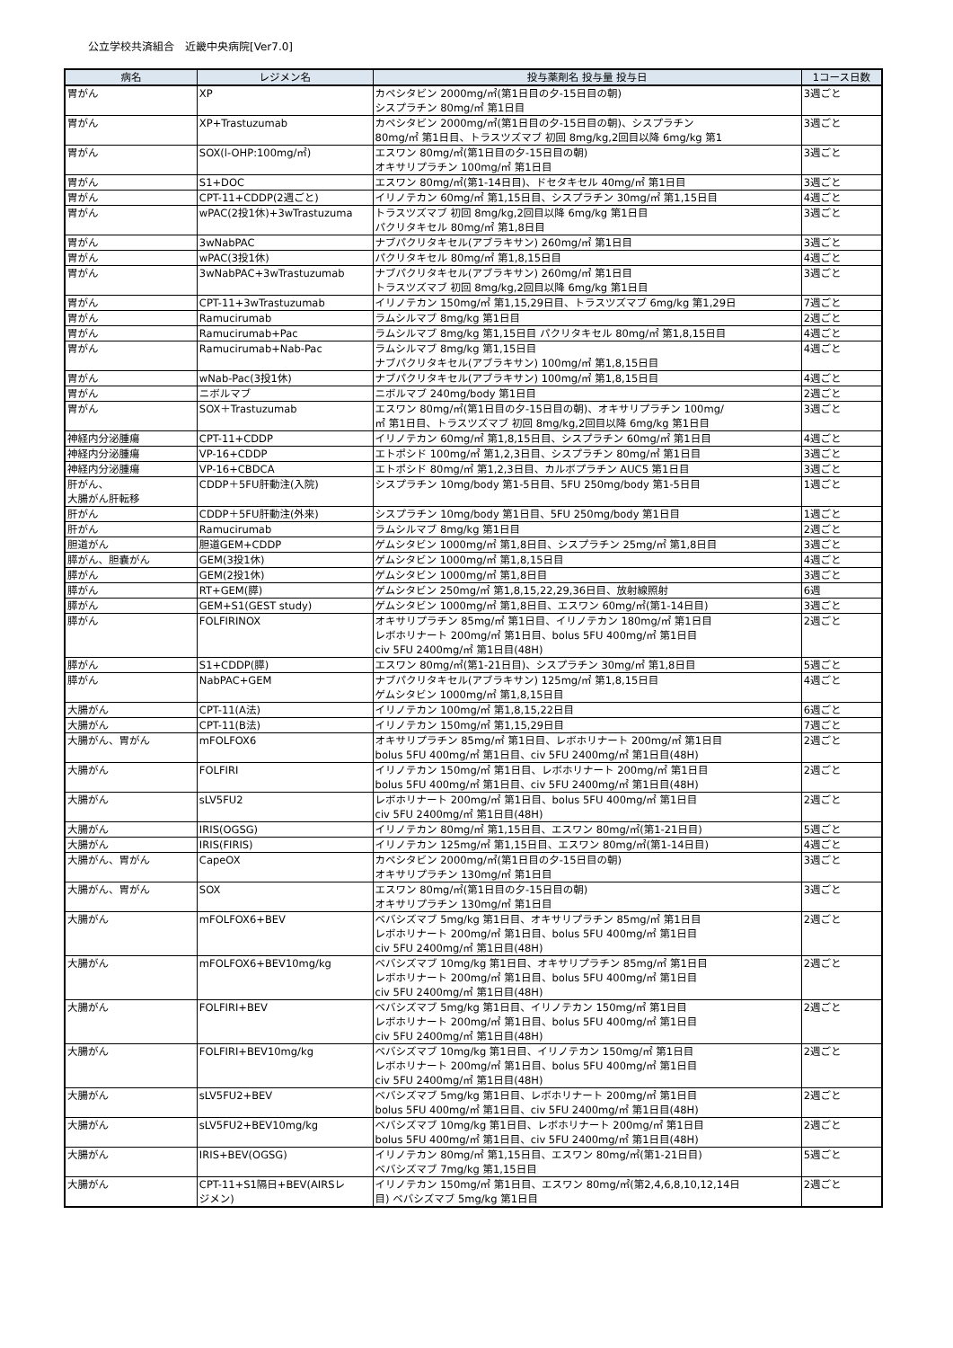公立学校共済組合　近畿中央病院[Ver7.0]
| 病名 | レジメン名 | 投与薬剤名 投与量 投与日 | 1コース日数 |
| --- | --- | --- | --- |
| 胃がん | XP | カペシタビン 2000mg/㎡(第1日目の夕-15日目の朝) シスプラチン 80mg/㎡ 第1日目 | 3週ごと |
| 胃がん | XP+Trastuzumab | カペシタビン 2000mg/㎡(第1日目の夕-15日目の朝)、シスプラチン 80mg/㎡ 第1日目、トラスツズマブ 初回 8mg/kg,2回目以降 6mg/kg 第1 | 3週ごと |
| 胃がん | SOX(l-OHP:100mg/㎡) | エスワン 80mg/㎡(第1日目の夕-15日目の朝) オキサリプラチン 100mg/㎡ 第1日目 | 3週ごと |
| 胃がん | S1+DOC | エスワン 80mg/㎡(第1-14日目)、ドセタキセル 40mg/㎡ 第1日目 | 3週ごと |
| 胃がん | CPT-11+CDDP(2週ごと) | イリノテカン 60mg/㎡ 第1,15日目、シスプラチン 30mg/㎡ 第1,15日目 | 4週ごと |
| 胃がん | wPAC(2投1休)+3wTrastuzuma | トラスツズマブ 初回 8mg/kg,2回目以降 6mg/kg 第1日目 パクリタキセル 80mg/㎡ 第1,8日目 | 3週ごと |
| 胃がん | 3wNabPAC | ナブパクリタキセル(アブラキサン) 260mg/㎡ 第1日目 | 3週ごと |
| 胃がん | wPAC(3投1休) | パクリタキセル 80mg/㎡ 第1,8,15日目 | 4週ごと |
| 胃がん | 3wNabPAC+3wTrastuzumab | ナブパクリタキセル(アブラキサン) 260mg/㎡ 第1日目 トラスツズマブ 初回 8mg/kg,2回目以降 6mg/kg 第1日目 | 3週ごと |
| 胃がん | CPT-11+3wTrastuzumab | イリノテカン 150mg/㎡ 第1,15,29日目、トラスツズマブ 6mg/kg 第1,29日 | 7週ごと |
| 胃がん | Ramucirumab | ラムシルマブ 8mg/kg 第1日目 | 2週ごと |
| 胃がん | Ramucirumab+Pac | ラムシルマブ 8mg/kg 第1,15日目 パクリタキセル 80mg/㎡ 第1,8,15日目 | 4週ごと |
| 胃がん | Ramucirumab+Nab-Pac | ラムシルマブ 8mg/kg 第1,15日目 ナブパクリタキセル(アブラキサン) 100mg/㎡ 第1,8,15日目 | 4週ごと |
| 胃がん | wNab-Pac(3投1休) | ナブパクリタキセル(アブラキサン) 100mg/㎡ 第1,8,15日目 | 4週ごと |
| 胃がん | ニボルマブ | ニボルマブ 240mg/body 第1日目 | 2週ごと |
| 胃がん | SOX＋Trastuzumab | エスワン 80mg/㎡(第1日目の夕-15日目の朝)、オキサリプラチン 100mg/ ㎡ 第1日目、トラスツズマブ 初回 8mg/kg,2回目以降 6mg/kg 第1日目 | 3週ごと |
| 神経内分泌腫瘍 | CPT-11+CDDP | イリノテカン 60mg/㎡ 第1,8,15日目、シスプラチン 60mg/㎡ 第1日目 | 4週ごと |
| 神経内分泌腫瘍 | VP-16+CDDP | エトポシド 100mg/㎡ 第1,2,3日目、シスプラチン 80mg/㎡ 第1日目 | 3週ごと |
| 神経内分泌腫瘍 | VP-16+CBDCA | エトポシド 80mg/㎡ 第1,2,3日目、カルボプラチン AUC5 第1日目 | 3週ごと |
| 肝がん、 大腸がん肝転移 | CDDP＋5FU肝動注(入院) | シスプラチン 10mg/body 第1-5日目、5FU 250mg/body 第1-5日目 | 1週ごと |
| 肝がん | CDDP＋5FU肝動注(外来) | シスプラチン 10mg/body 第1日目、5FU 250mg/body 第1日目 | 1週ごと |
| 肝がん | Ramucirumab | ラムシルマブ 8mg/kg 第1日目 | 2週ごと |
| 胆道がん | 胆道GEM+CDDP | ゲムシタビン 1000mg/㎡ 第1,8日目、シスプラチン 25mg/㎡ 第1,8日目 | 3週ごと |
| 膵がん、胆嚢がん | GEM(3投1休) | ゲムシタビン 1000mg/㎡ 第1,8,15日目 | 4週ごと |
| 膵がん | GEM(2投1休) | ゲムシタビン 1000mg/㎡ 第1,8日目 | 3週ごと |
| 膵がん | RT+GEM(膵) | ゲムシタビン 250mg/㎡ 第1,8,15,22,29,36日目、放射線照射 | 6週 |
| 膵がん | GEM+S1(GEST study) | ゲムシタビン 1000mg/㎡ 第1,8日目、エスワン 60mg/㎡(第1-14日目) | 3週ごと |
| 膵がん | FOLFIRINOX | オキサリプラチン 85mg/㎡ 第1日目、イリノテカン 180mg/㎡ 第1日目 レボホリナート 200mg/㎡ 第1日目、bolus 5FU 400mg/㎡ 第1日目 civ 5FU 2400mg/㎡ 第1日目(48H) | 2週ごと |
| 膵がん | S1+CDDP(膵) | エスワン 80mg/㎡(第1-21日目)、シスプラチン 30mg/㎡ 第1,8日目 | 5週ごと |
| 膵がん | NabPAC+GEM | ナブパクリタキセル(アブラキサン) 125mg/㎡ 第1,8,15日目 ゲムシタビン 1000mg/㎡ 第1,8,15日目 | 4週ごと |
| 大腸がん | CPT-11(A法) | イリノテカン 100mg/㎡ 第1,8,15,22日目 | 6週ごと |
| 大腸がん | CPT-11(B法) | イリノテカン 150mg/㎡ 第1,15,29日目 | 7週ごと |
| 大腸がん、胃がん | mFOLFOX6 | オキサリプラチン 85mg/㎡ 第1日目、レボホリナート 200mg/㎡ 第1日目 bolus 5FU 400mg/㎡ 第1日目、civ 5FU 2400mg/㎡ 第1日目(48H) | 2週ごと |
| 大腸がん | FOLFIRI | イリノテカン 150mg/㎡ 第1日目、レボホリナート 200mg/㎡ 第1日目 bolus 5FU 400mg/㎡ 第1日目、civ 5FU 2400mg/㎡ 第1日目(48H) | 2週ごと |
| 大腸がん | sLV5FU2 | レボホリナート 200mg/㎡ 第1日目、bolus 5FU 400mg/㎡ 第1日目 civ 5FU 2400mg/㎡ 第1日目(48H) | 2週ごと |
| 大腸がん | IRIS(OGSG) | イリノテカン 80mg/㎡ 第1,15日目、エスワン 80mg/㎡(第1-21日目) | 5週ごと |
| 大腸がん | IRIS(FIRIS) | イリノテカン 125mg/㎡ 第1,15日目、エスワン 80mg/㎡(第1-14日目) | 4週ごと |
| 大腸がん、胃がん | CapeOX | カペシタビン 2000mg/㎡(第1日目の夕-15日目の朝) オキサリプラチン 130mg/㎡ 第1日目 | 3週ごと |
| 大腸がん、胃がん | SOX | エスワン 80mg/㎡(第1日目の夕-15日目の朝) オキサリプラチン 130mg/㎡ 第1日目 | 3週ごと |
| 大腸がん | mFOLFOX6+BEV | ベバシズマブ 5mg/kg 第1日目、オキサリプラチン 85mg/㎡ 第1日目 レボホリナート 200mg/㎡ 第1日目、bolus 5FU 400mg/㎡ 第1日目 civ 5FU 2400mg/㎡ 第1日目(48H) | 2週ごと |
| 大腸がん | mFOLFOX6+BEV10mg/kg | ベバシズマブ 10mg/kg 第1日目、オキサリプラチン 85mg/㎡ 第1日目 レボホリナート 200mg/㎡ 第1日目、bolus 5FU 400mg/㎡ 第1日目 civ 5FU 2400mg/㎡ 第1日目(48H) | 2週ごと |
| 大腸がん | FOLFIRI+BEV | ベバシズマブ 5mg/kg 第1日目、イリノテカン 150mg/㎡ 第1日目 レボホリナート 200mg/㎡ 第1日目、bolus 5FU 400mg/㎡ 第1日目 civ 5FU 2400mg/㎡ 第1日目(48H) | 2週ごと |
| 大腸がん | FOLFIRI+BEV10mg/kg | ベバシズマブ 10mg/kg 第1日目、イリノテカン 150mg/㎡ 第1日目 レボホリナート 200mg/㎡ 第1日目、bolus 5FU 400mg/㎡ 第1日目 civ 5FU 2400mg/㎡ 第1日目(48H) | 2週ごと |
| 大腸がん | sLV5FU2+BEV | ベバシズマブ 5mg/kg 第1日目、レボホリナート 200mg/㎡ 第1日目 bolus 5FU 400mg/㎡ 第1日目、civ 5FU 2400mg/㎡ 第1日目(48H) | 2週ごと |
| 大腸がん | sLV5FU2+BEV10mg/kg | ベバシズマブ 10mg/kg 第1日目、レボホリナート 200mg/㎡ 第1日目 bolus 5FU 400mg/㎡ 第1日目、civ 5FU 2400mg/㎡ 第1日目(48H) | 2週ごと |
| 大腸がん | IRIS+BEV(OGSG) | イリノテカン 80mg/㎡ 第1,15日目、エスワン 80mg/㎡(第1-21日目) ベバシズマブ 7mg/kg 第1,15日目 | 5週ごと |
| 大腸がん | CPT-11+S1隔日+BEV(AIRSレ ジメン) | イリノテカン 150mg/㎡ 第1日目、エスワン 80mg/㎡(第2,4,6,8,10,12,14日 目) ベバシズマブ 5mg/kg 第1日目 | 2週ごと |